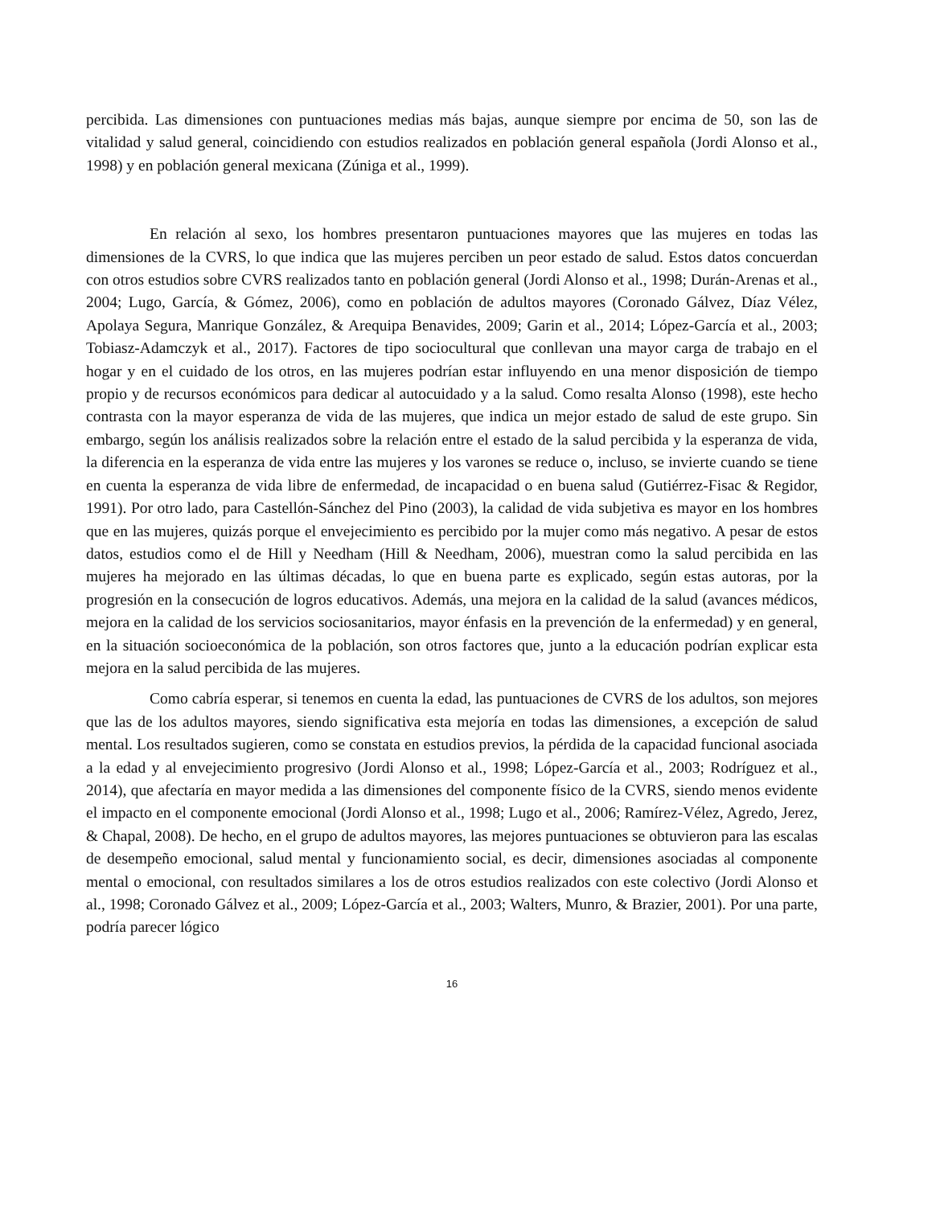percibida. Las dimensiones con puntuaciones medias más bajas, aunque siempre por encima de 50, son las de vitalidad y salud general, coincidiendo con estudios realizados en población general española (Jordi Alonso et al., 1998) y en población general mexicana (Zúniga et al., 1999).
En relación al sexo, los hombres presentaron puntuaciones mayores que las mujeres en todas las dimensiones de la CVRS, lo que indica que las mujeres perciben un peor estado de salud. Estos datos concuerdan con otros estudios sobre CVRS realizados tanto en población general (Jordi Alonso et al., 1998; Durán-Arenas et al., 2004; Lugo, García, & Gómez, 2006), como en población de adultos mayores (Coronado Gálvez, Díaz Vélez, Apolaya Segura, Manrique González, & Arequipa Benavides, 2009; Garin et al., 2014; López-García et al., 2003; Tobiasz-Adamczyk et al., 2017). Factores de tipo sociocultural que conllevan una mayor carga de trabajo en el hogar y en el cuidado de los otros, en las mujeres podrían estar influyendo en una menor disposición de tiempo propio y de recursos económicos para dedicar al autocuidado y a la salud. Como resalta Alonso (1998), este hecho contrasta con la mayor esperanza de vida de las mujeres, que indica un mejor estado de salud de este grupo. Sin embargo, según los análisis realizados sobre la relación entre el estado de la salud percibida y la esperanza de vida, la diferencia en la esperanza de vida entre las mujeres y los varones se reduce o, incluso, se invierte cuando se tiene en cuenta la esperanza de vida libre de enfermedad, de incapacidad o en buena salud (Gutiérrez-Fisac & Regidor, 1991). Por otro lado, para Castellón-Sánchez del Pino (2003), la calidad de vida subjetiva es mayor en los hombres que en las mujeres, quizás porque el envejecimiento es percibido por la mujer como más negativo. A pesar de estos datos, estudios como el de Hill y Needham (Hill & Needham, 2006), muestran como la salud percibida en las mujeres ha mejorado en las últimas décadas, lo que en buena parte es explicado, según estas autoras, por la progresión en la consecución de logros educativos. Además, una mejora en la calidad de la salud (avances médicos, mejora en la calidad de los servicios sociosanitarios, mayor énfasis en la prevención de la enfermedad) y en general, en la situación socioeconómica de la población, son otros factores que, junto a la educación podrían explicar esta mejora en la salud percibida de las mujeres.
Como cabría esperar, si tenemos en cuenta la edad, las puntuaciones de CVRS de los adultos, son mejores que las de los adultos mayores, siendo significativa esta mejoría en todas las dimensiones, a excepción de salud mental. Los resultados sugieren, como se constata en estudios previos, la pérdida de la capacidad funcional asociada a la edad y al envejecimiento progresivo (Jordi Alonso et al., 1998; López-García et al., 2003; Rodríguez et al., 2014), que afectaría en mayor medida a las dimensiones del componente físico de la CVRS, siendo menos evidente el impacto en el componente emocional (Jordi Alonso et al., 1998; Lugo et al., 2006; Ramírez-Vélez, Agredo, Jerez, & Chapal, 2008). De hecho, en el grupo de adultos mayores, las mejores puntuaciones se obtuvieron para las escalas de desempeño emocional, salud mental y funcionamiento social, es decir, dimensiones asociadas al componente mental o emocional, con resultados similares a los de otros estudios realizados con este colectivo (Jordi Alonso et al., 1998; Coronado Gálvez et al., 2009; López-García et al., 2003; Walters, Munro, & Brazier, 2001). Por una parte, podría parecer lógico
16